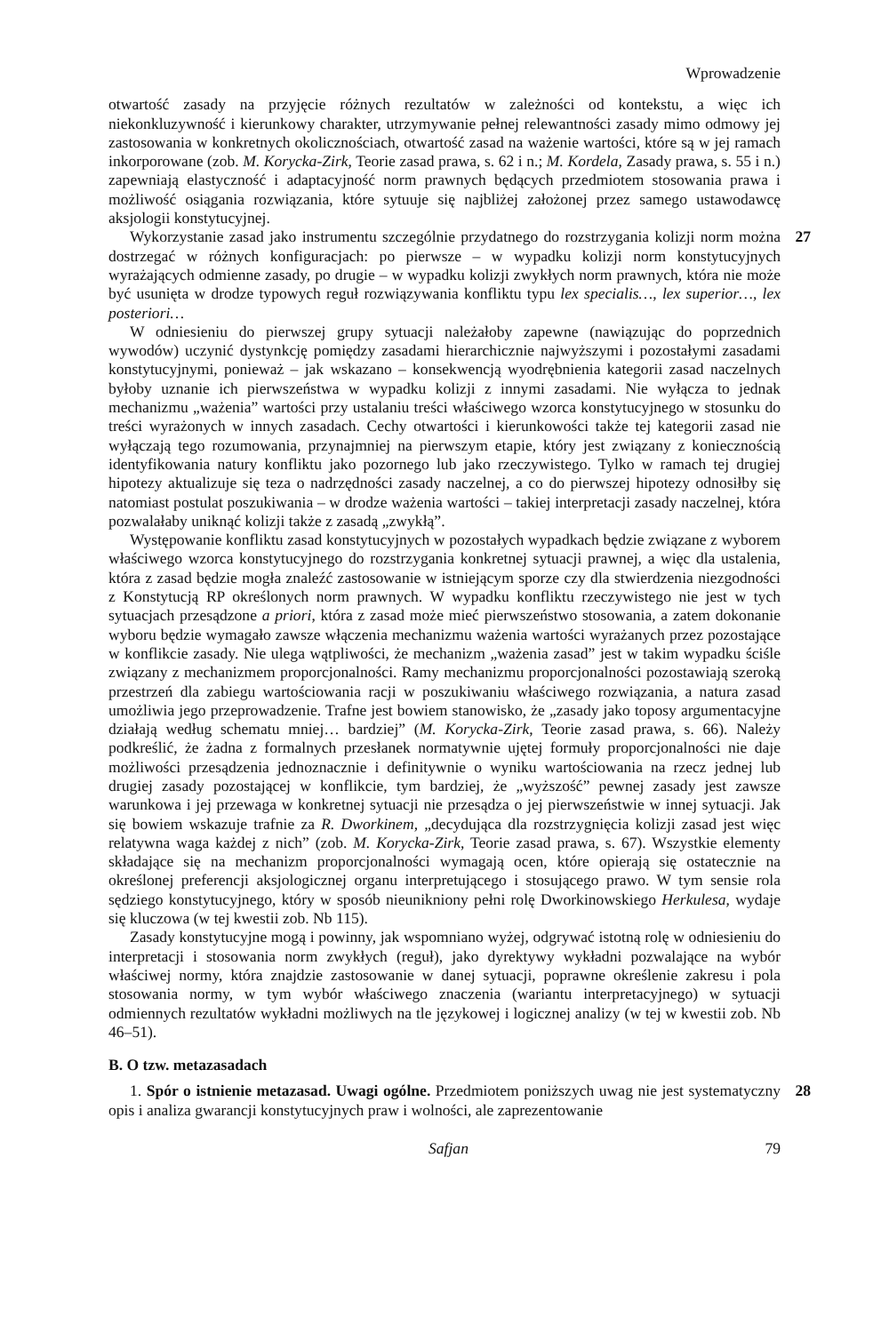Wprowadzenie
otwartość zasady na przyjęcie różnych rezultatów w zależności od kontekstu, a więc ich niekonkluzywność i kierunkowy charakter, utrzymywanie pełnej relewantności zasady mimo odmowy jej zastosowania w konkretnych okolicznościach, otwartość zasad na ważenie wartości, które są w jej ramach inkorporowane (zob. M. Korycka-Zirk, Teorie zasad prawa, s. 62 i n.; M. Kordela, Zasady prawa, s. 55 i n.) zapewniają elastyczność i adaptacyjność norm prawnych będących przedmiotem stosowania prawa i możliwość osiągania rozwiązania, które sytuuje się najbliżej założonej przez samego ustawodawcę aksjologii konstytucyjnej.
27 Wykorzystanie zasad jako instrumentu szczególnie przydatnego do rozstrzygania kolizji norm można dostrzegać w różnych konfiguracjach: po pierwsze – w wypadku kolizji norm konstytucyjnych wyrażających odmienne zasady, po drugie – w wypadku kolizji zwykłych norm prawnych, która nie może być usunięta w drodze typowych reguł rozwiązywania konfliktu typu lex specialis…, lex superior…, lex posteriori…
W odniesieniu do pierwszej grupy sytuacji należałoby zapewne (nawiązując do poprzednich wywodów) uczynić dystynkcję pomiędzy zasadami hierarchicznie najwyższymi i pozostałymi zasadami konstytucyjnymi, ponieważ – jak wskazano – konsekwencją wyodrębnienia kategorii zasad naczelnych byłoby uznanie ich pierwszeństwa w wypadku kolizji z innymi zasadami. Nie wyłącza to jednak mechanizmu „ważenia” wartości przy ustalaniu treści właściwego wzorca konstytucyjnego w stosunku do treści wyrażonych w innych zasadach. Cechy otwartości i kierunkowości także tej kategorii zasad nie wyłączają tego rozumowania, przynajmniej na pierwszym etapie, który jest związany z koniecznością identyfikowania natury konfliktu jako pozornego lub jako rzeczywistego. Tylko w ramach tej drugiej hipotezy aktualizuje się teza o nadrzędności zasady naczelnej, a co do pierwszej hipotezy odnosiłby się natomiast postulat poszukiwania – w drodze ważenia wartości – takiej interpretacji zasady naczelnej, która pozwalałaby uniknąć kolizji także z zasadą „zwykłą”.
Występowanie konfliktu zasad konstytucyjnych w pozostałych wypadkach będzie związane z wyborem właściwego wzorca konstytucyjnego do rozstrzygania konkretnej sytuacji prawnej, a więc dla ustalenia, która z zasad będzie mogła znaleźć zastosowanie w istniejącym sporze czy dla stwierdzenia niezgodności z Konstytucją RP określonych norm prawnych. W wypadku konfliktu rzeczywistego nie jest w tych sytuacjach przesądzone a priori, która z zasad może mieć pierwszeństwo stosowania, a zatem dokonanie wyboru będzie wymagało zawsze włączenia mechanizmu ważenia wartości wyrażanych przez pozostające w konflikcie zasady. Nie ulega wątpliwości, że mechanizm „ważenia zasad” jest w takim wypadku ściśle związany z mechanizmem proporcjonalności. Ramy mechanizmu proporcjonalności pozostawiają szeroką przestrzeń dla zabiegu wartościowania racji w poszukiwaniu właściwego rozwiązania, a natura zasad umożliwia jego przeprowadzenie. Trafne jest bowiem stanowisko, że „zasady jako toposy argumentacyjne działają według schematu mniej… bardziej” (M. Korycka-Zirk, Teorie zasad prawa, s. 66). Należy podkreślić, że żadna z formalnych przesłanek normatywnie ujętej formuły proporcjonalności nie daje możliwości przesądzenia jednoznacznie i definitywnie o wyniku wartościowania na rzecz jednej lub drugiej zasady pozostającej w konflikcie, tym bardziej, że „wyższość” pewnej zasady jest zawsze warunkowa i jej przewaga w konkretnej sytuacji nie przesądza o jej pierwszeństwie w innej sytuacji. Jak się bowiem wskazuje trafnie za R. Dworkinem, „decydująca dla rozstrzygnięcia kolizji zasad jest więc relatywna waga każdej z nich” (zob. M. Korycka-Zirk, Teorie zasad prawa, s. 67). Wszystkie elementy składające się na mechanizm proporcjonalności wymagają ocen, które opierają się ostatecznie na określonej preferencji aksjologicznej organu interpretującego i stosującego prawo. W tym sensie rola sędziego konstytucyjnego, który w sposób nieunikniony pełni rolę Dworkinowskiego Herkulesa, wydaje się kluczowa (w tej kwestii zob. Nb 115).
Zasady konstytucyjne mogą i powinny, jak wspomniano wyżej, odgrywać istotną rolę w odniesieniu do interpretacji i stosowania norm zwykłych (reguł), jako dyrektywy wykładni pozwalające na wybór właściwej normy, która znajdzie zastosowanie w danej sytuacji, poprawne określenie zakresu i pola stosowania normy, w tym wybór właściwego znaczenia (wariantu interpretacyjnego) w sytuacji odmiennych rezultatów wykładni możliwych na tle językowej i logicznej analizy (w tej w kwestii zob. Nb 46–51).
B. O tzw. metazasadach
28 1. Spór o istnienie metazasad. Uwagi ogólne. Przedmiotem poniższych uwag nie jest systematyczny opis i analiza gwarancji konstytucyjnych praw i wolności, ale zaprezentowanie
Safjan 79